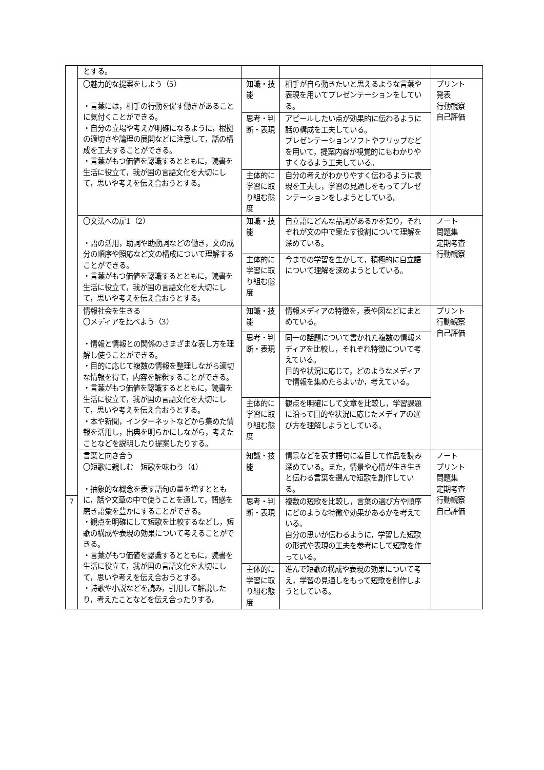| | とする。 | | | |
| | 〇魅力的な提案をしよう（5） ・言葉には，相手の行動を促す働きがあることに気付くことができる。 ・自分の立場や考えが明確になるように，根拠の適切さや論理の展開などに注意して，話の構成を工夫することができる。 ・言葉がもつ価値を認識するとともに，読書を生活に役立て，我が国の言語文化を大切にして，思いや考えを伝え合おうとする。 | 知識・技能 | 相手が自ら動きたいと思えるような言葉や表現を用いてプレゼンテーションをしている。 | プリント 発表 行動観察 自己評価 |
| | | 思考・判断・表現 | アピールしたい点が効果的に伝わるように話の構成を工夫している。 プレゼンテーションソフトやフリップなどを用いて，提案内容が視覚的にもわかりやすくなるよう工夫している。 | |
| | | 主体的に学習に取り組む態度 | 自分の考えがわかりやすく伝わるように表現を工夫し，学習の見通しをもってプレゼンテーションをしようとしている。 | |
| | 〇文法への扉1（2） ・語の活用，助詞や助動詞などの働き，文の成分の順序や照応など文の構成について理解することができる。 ・言葉がもつ価値を認識するとともに，読書を生活に役立て，我が国の言語文化を大切にして，思いや考えを伝え合おうとする。 | 知識・技能 | 自立語にどんな品詞があるかを知り，それぞれが文の中で果たす役割について理解を深めている。 | ノート 問題集 定期考査 行動観察 |
| | | 主体的に学習に取り組む態度 | 今までの学習を生かして，積極的に自立語について理解を深めようとしている。 | |
| | 情報社会を生きる 〇メディアを比べよう（3） ・情報と情報との関係のさまざまな表し方を理解し使うことができる。 ・目的に応じて複数の情報を整理しながら適切な情報を得て，内容を解釈することができる。 ・言葉がもつ価値を認識するとともに，読書を生活に役立て，我が国の言語文化を大切にして，思いや考えを伝え合おうとする。 ・本や新聞，インターネットなどから集めた情報を活用し，出典を明らかにしながら，考えたことなどを説明したり提案したりする。 | 知識・技能 | 情報メディアの特徴を，表や図などにまとめている。 | プリント 行動観察 自己評価 |
| | | 思考・判断・表現 | 同一の話題について書かれた複数の情報メディアを比較し，それぞれ特徴について考えている。 目的や状況に応じて，どのようなメディアで情報を集めたらよいか，考えている。 | |
| | | 主体的に学習に取り組む態度 | 観点を明確にして文章を比較し，学習課題に沿って目的や状況に応じたメディアの選び方を理解しようとしている。 | |
| | 言葉と向き合う 〇短歌に親しむ 短歌を味わう（4） ・抽象的な概念を表す語句の量を増すとともに，話や文章の中で使うことを通して，語感を磨き語彙を豊かにすることができる。 ・観点を明確にして短歌を比較するなどし，短歌の構成や表現の効果について考えることができる。 ・言葉がもつ価値を認識するとともに，読書を生活に役立て，我が国の言語文化を大切にして，思いや考えを伝え合おうとする。 ・詩歌や小説などを読み，引用して解説したり，考えたことなどを伝え合ったりする。 | 知識・技能 | 情景などを表す語句に着目して作品を読み深めている。また，情景や心情が生き生きと伝わる言葉を選んで短歌を創作している。 | ノート プリント 問題集 定期考査 行動観察 自己評価 |
| 7 | | 思考・判断・表現 | 複数の短歌を比較し，言葉の選び方や順序にどのような特徴や効果があるかを考えている。 自分の思いが伝わるように，学習した短歌の形式や表現の工夫を参考にして短歌を作っている。 | |
| | | 主体的に学習に取り組む態度 | 進んで短歌の構成や表現の効果について考え，学習の見通しをもって短歌を創作しようとしている。 | |